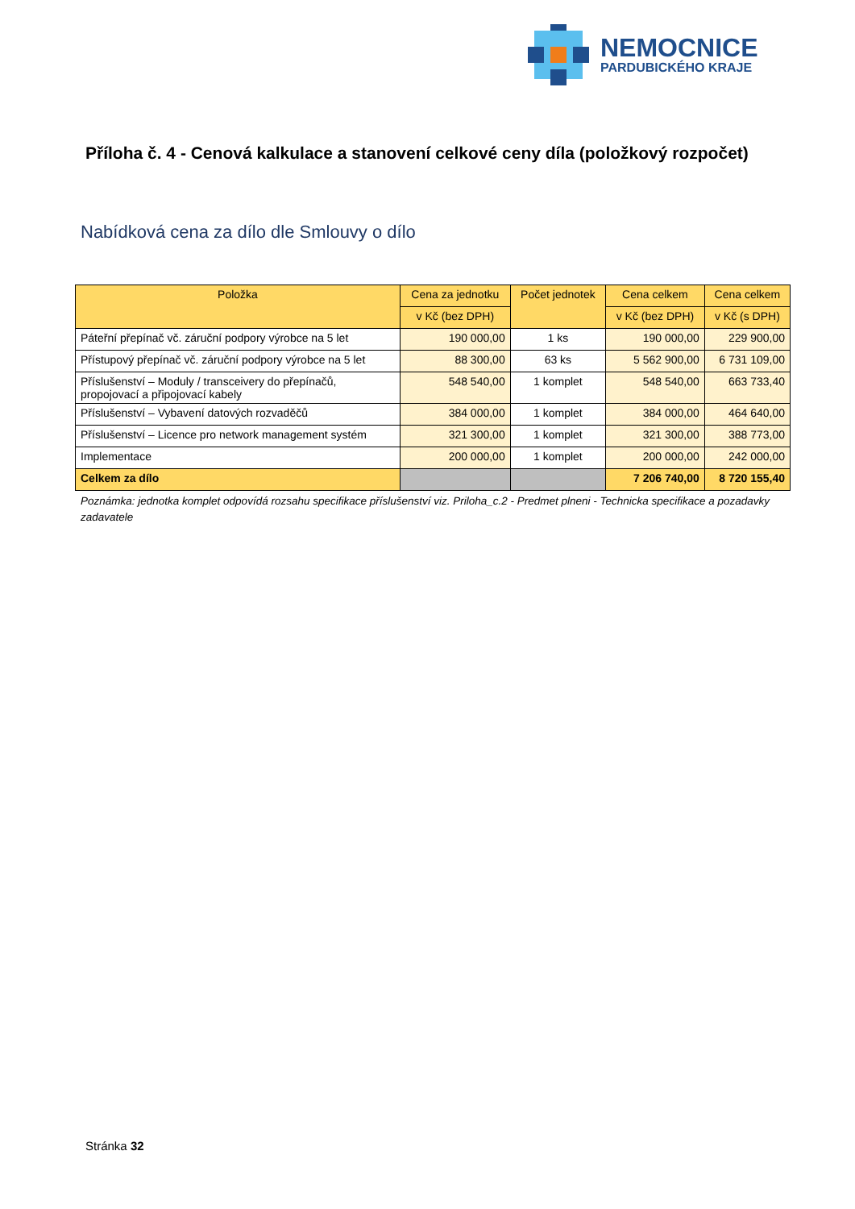NEMOCNICE
PARDUBICKÉHO KRAJE
Příloha č. 4 - Cenová kalkulace a stanovení celkové ceny díla (položkový rozpočet)
Nabídková cena za dílo dle Smlouvy o dílo
| Položka | Cena za jednotku | Počet jednotek | Cena celkem | Cena celkem |
| --- | --- | --- | --- | --- |
| | v Kč (bez DPH) | | v Kč (bez DPH) | v Kč (s DPH) |
| Páteřní přepínač vč. záruční podpory výrobce na 5 let | 190 000,00 | 1 ks | 190 000,00 | 229 900,00 |
| Přístupový přepínač vč. záruční podpory výrobce na 5 let | 88 300,00 | 63 ks | 5 562 900,00 | 6 731 109,00 |
| Příslušenství – Moduly / transceivery do přepínačů, propojovací a připojovací kabely | 548 540,00 | 1 komplet | 548 540,00 | 663 733,40 |
| Příslušenství – Vybavení datových rozvaděčů | 384 000,00 | 1 komplet | 384 000,00 | 464 640,00 |
| Příslušenství – Licence pro network management systém | 321 300,00 | 1 komplet | 321 300,00 | 388 773,00 |
| Implementace | 200 000,00 | 1 komplet | 200 000,00 | 242 000,00 |
| Celkem za dílo | | | 7 206 740,00 | 8 720 155,40 |
Poznámka: jednotka komplet odpovídá rozsahu specifikace příslušenství viz. Priloha_c.2 - Predmet plneni - Technicka specifikace a pozadavky zadavatele
Stránka 32